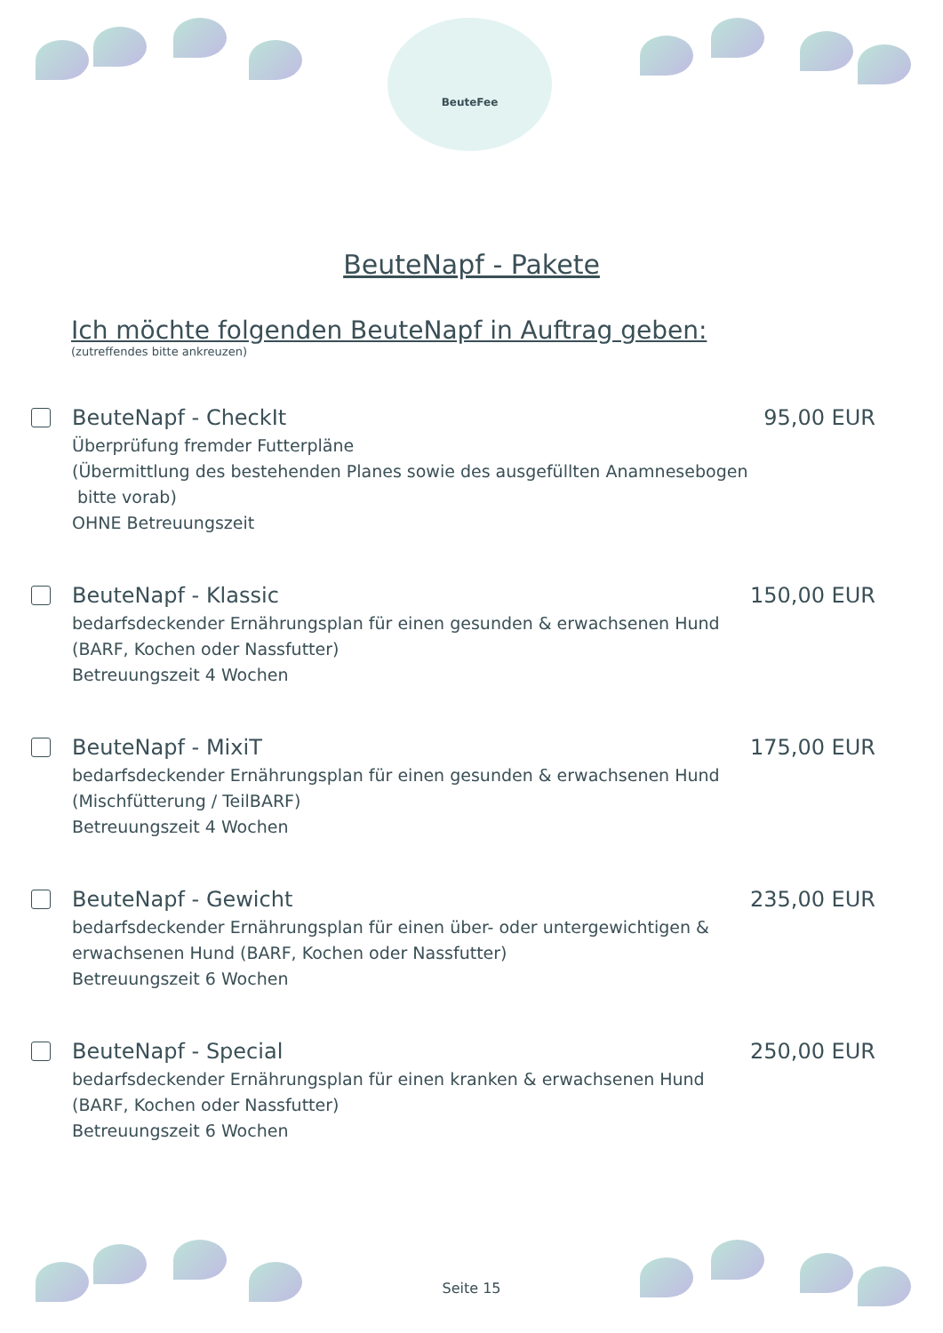BeuteFee
BeuteNapf - Pakete
Ich möchte folgenden BeuteNapf in Auftrag geben:
(zutreffendes bitte ankreuzen)
BeuteNapf - CheckIt 95,00 EUR
Überprüfung fremder Futterpläne
(Übermittlung des bestehenden Planes sowie des ausgefüllten Anamnesebogen
bitte vorab)
OHNE Betreuungszeit
BeuteNapf - Klassic 150,00 EUR
bedarfsdeckender Ernährungsplan für einen gesunden & erwachsenen Hund
(BARF, Kochen oder Nassfutter)
Betreuungszeit 4 Wochen
BeuteNapf - MixiT 175,00 EUR
bedarfsdeckender Ernährungsplan für einen gesunden & erwachsenen Hund
(Mischfütterung / TeilBARF)
Betreuungszeit 4 Wochen
BeuteNapf - Gewicht 235,00 EUR
bedarfsdeckender Ernährungsplan für einen über- oder untergewichtigen &
erwachsenen Hund (BARF, Kochen oder Nassfutter)
Betreuungszeit 6 Wochen
BeuteNapf - Special 250,00 EUR
bedarfsdeckender Ernährungsplan für einen kranken & erwachsenen Hund
(BARF, Kochen oder Nassfutter)
Betreuungszeit 6 Wochen
Seite 15